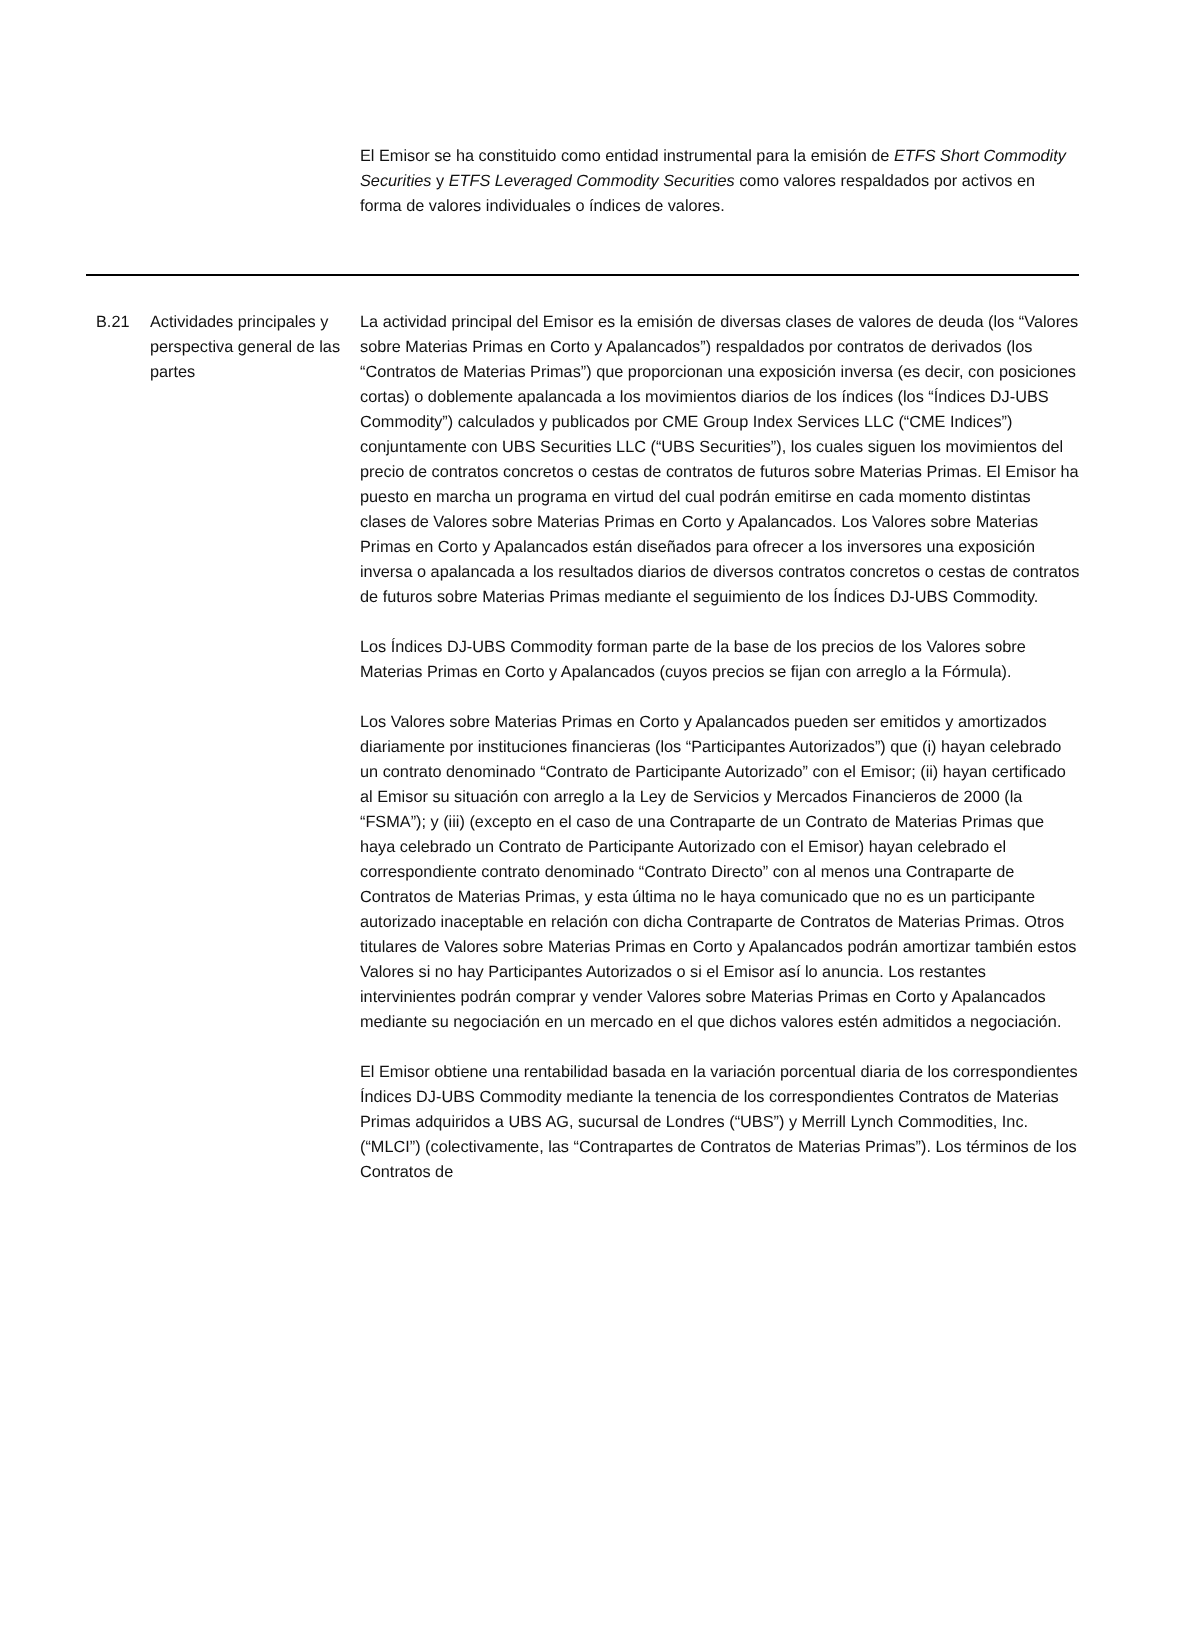El Emisor se ha constituido como entidad instrumental para la emisión de ETFS Short Commodity Securities y ETFS Leveraged Commodity Securities como valores respaldados por activos en forma de valores individuales o índices de valores.
| B.21 | Actividades principales y perspectiva general de las partes | La actividad principal del Emisor es la emisión de diversas clases de valores de deuda (los “Valores sobre Materias Primas en Corto y Apalancados”) respaldados por contratos de derivados (los “Contratos de Materias Primas”) que proporcionan una exposición inversa (es decir, con posiciones cortas) o doblemente apalancada a los movimientos diarios de los índices (los “Índices DJ-UBS Commodity”) calculados y publicados por CME Group Index Services LLC (“CME Indices”) conjuntamente con UBS Securities LLC (“UBS Securities”), los cuales siguen los movimientos del precio de contratos concretos o cestas de contratos de futuros sobre Materias Primas. El Emisor ha puesto en marcha un programa en virtud del cual podrán emitirse en cada momento distintas clases de Valores sobre Materias Primas en Corto y Apalancados. Los Valores sobre Materias Primas en Corto y Apalancados están diseñados para ofrecer a los inversores una exposición inversa o apalancada a los resultados diarios de diversos contratos concretos o cestas de contratos de futuros sobre Materias Primas mediante el seguimiento de los Índices DJ-UBS Commodity. Los Índices DJ-UBS Commodity forman parte de la base de los precios de los Valores sobre Materias Primas en Corto y Apalancados (cuyos precios se fijan con arreglo a la Fórmula). Los Valores sobre Materias Primas en Corto y Apalancados pueden ser emitidos y amortizados diariamente por instituciones financieras (los “Participantes Autorizados”) que (i) hayan celebrado un contrato denominado “Contrato de Participante Autorizado” con el Emisor; (ii) hayan certificado al Emisor su situación con arreglo a la Ley de Servicios y Mercados Financieros de 2000 (la “FSMA”); y (iii) (excepto en el caso de una Contraparte de un Contrato de Materias Primas que haya celebrado un Contrato de Participante Autorizado con el Emisor) hayan celebrado el correspondiente contrato denominado “Contrato Directo” con al menos una Contraparte de Contratos de Materias Primas, y esta última no le haya comunicado que no es un participante autorizado inaceptable en relación con dicha Contraparte de Contratos de Materias Primas. Otros titulares de Valores sobre Materias Primas en Corto y Apalancados podrán amortizar también estos Valores si no hay Participantes Autorizados o si el Emisor así lo anuncia. Los restantes intervinientes podrán comprar y vender Valores sobre Materias Primas en Corto y Apalancados mediante su negociación en un mercado en el que dichos valores estén admitidos a negociación. El Emisor obtiene una rentabilidad basada en la variación porcentual diaria de los correspondientes Índices DJ-UBS Commodity mediante la tenencia de los correspondientes Contratos de Materias Primas adquiridos a UBS AG, sucursal de Londres (“UBS”) y Merrill Lynch Commodities, Inc. (“MLCI”) (colectivamente, las “Contrapartes de Contratos de Materias Primas”). Los términos de los Contratos de |